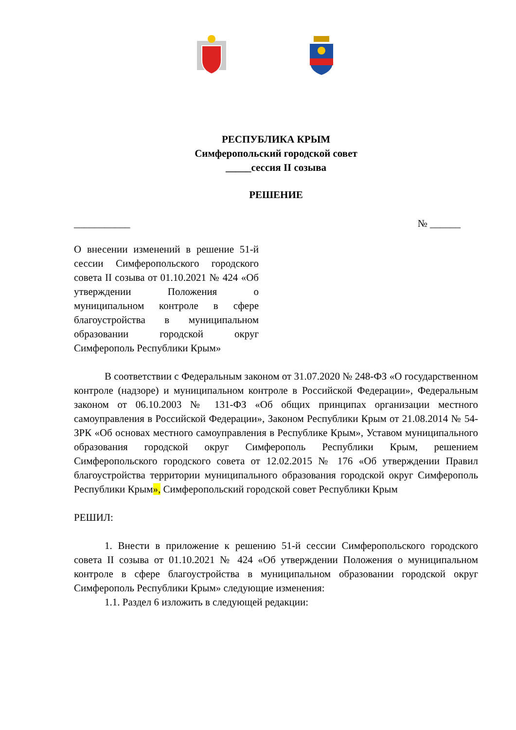РЕСПУБЛИКА КРЫМ
Симферопольский городской совет
_____сессия II созыва
РЕШЕНИЕ
___________ № ______
О внесении изменений в решение 51-й сессии Симферопольского городского совета II созыва от 01.10.2021 № 424 «Об утверждении Положения о муниципальном контроле в сфере благоустройства в муниципальном образовании городской округ Симферополь Республики Крым»
В соответствии с Федеральным законом от 31.07.2020 № 248-ФЗ «О государственном контроле (надзоре) и муниципальном контроле в Российской Федерации», Федеральным законом от 06.10.2003 № 131-ФЗ «Об общих принципах организации местного самоуправления в Российской Федерации», Законом Республики Крым от 21.08.2014 № 54-ЗРК «Об основах местного самоуправления в Республике Крым», Уставом муниципального образования городской округ Симферополь Республики Крым, решением Симферопольского городского совета от 12.02.2015 № 176 «Об утверждении Правил благоустройства территории муниципального образования городской округ Симферополь Республики Крым», Симферопольский городской совет Республики Крым
РЕШИЛ:
1. Внести в приложение к решению 51-й сессии Симферопольского городского совета II созыва от 01.10.2021 № 424 «Об утверждении Положения о муниципальном контроле в сфере благоустройства в муниципальном образовании городской округ Симферополь Республики Крым» следующие изменения:
1.1. Раздел 6 изложить в следующей редакции: